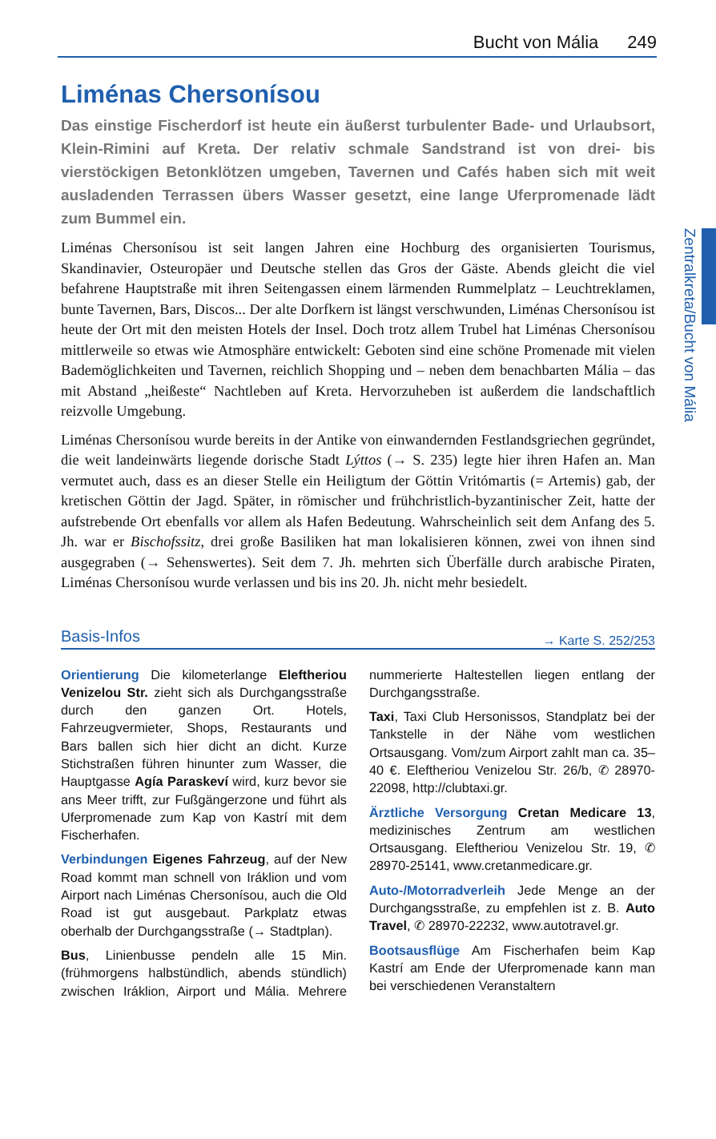Bucht von Mália 249
Zentralkreta/Bucht von Mália
Liménas Chersonísou
Das einstige Fischerdorf ist heute ein äußerst turbulenter Bade- und Urlaubsort, Klein-Rimini auf Kreta. Der relativ schmale Sandstrand ist von drei- bis vierstöckigen Betonklötzen umgeben, Tavernen und Cafés haben sich mit weit ausladenden Terrassen übers Wasser gesetzt, eine lange Uferpromenade lädt zum Bummel ein.
Liménas Chersonísou ist seit langen Jahren eine Hochburg des organisierten Tourismus, Skandinavier, Osteuropäer und Deutsche stellen das Gros der Gäste. Abends gleicht die viel befahrene Hauptstraße mit ihren Seitengassen einem lärmenden Rummelplatz – Leuchtreklamen, bunte Tavernen, Bars, Discos... Der alte Dorfkern ist längst verschwunden, Liménas Chersonísou ist heute der Ort mit den meisten Hotels der Insel. Doch trotz allem Trubel hat Liménas Chersonísou mittlerweile so etwas wie Atmosphäre entwickelt: Geboten sind eine schöne Promenade mit vielen Bademöglichkeiten und Tavernen, reichlich Shopping und – neben dem benachbarten Mália – das mit Abstand „heißeste“ Nachtleben auf Kreta. Hervorzuheben ist außerdem die landschaftlich reizvolle Umgebung.
Liménas Chersonísou wurde bereits in der Antike von einwandernden Festlandsgriechen gegründet, die weit landeinwärts liegende dorische Stadt Lýttos (→ S. 235) legte hier ihren Hafen an. Man vermutet auch, dass es an dieser Stelle ein Heiligtum der Göttin Vritómartis (= Artemis) gab, der kretischen Göttin der Jagd. Später, in römischer und frühchristlich-byzantinischer Zeit, hatte der aufstrebende Ort ebenfalls vor allem als Hafen Bedeutung. Wahrscheinlich seit dem Anfang des 5. Jh. war er Bischofssitz, drei große Basiliken hat man lokalisieren können, zwei von ihnen sind ausgegraben (→ Sehenswertes). Seit dem 7. Jh. mehrten sich Überfälle durch arabische Piraten, Liménas Chersonísou wurde verlassen und bis ins 20. Jh. nicht mehr besiedelt.
Basis-Infos → Karte S. 252/253
Orientierung Die kilometerlange Eleftheriou Venizelou Str. zieht sich als Durchgangsstraße durch den ganzen Ort. Hotels, Fahrzeugvermieter, Shops, Restaurants und Bars ballen sich hier dicht an dicht. Kurze Stichstraßen führen hinunter zum Wasser, die Hauptgasse Agía Paraskeví wird, kurz bevor sie ans Meer trifft, zur Fußgängerzone und führt als Uferpromenade zum Kap von Kastrí mit dem Fischerhafen.
Verbindungen Eigenes Fahrzeug, auf der New Road kommt man schnell von Iráklion und vom Airport nach Liménas Chersonísou, auch die Old Road ist gut ausgebaut. Parkplatz etwas oberhalb der Durchgangsstraße (→ Stadtplan).
Bus, Linienbusse pendeln alle 15 Min. (frühmorgens halbstündlich, abends stündlich) zwischen Iráklion, Airport und Mália. Mehrere nummerierte Haltestellen liegen entlang der Durchgangsstraße.
Taxi, Taxi Club Hersonissos, Standplatz bei der Tankstelle in der Nähe vom westlichen Ortsausgang. Vom/zum Airport zahlt man ca. 35–40 €. Eleftheriou Venizelou Str. 26/b, ✆ 28970-22098, http://clubtaxi.gr.
Ärztliche Versorgung Cretan Medicare 13, medizinisches Zentrum am westlichen Ortsausgang. Eleftheriou Venizelou Str. 19, ✆ 28970-25141, www.cretanmedicare.gr.
Auto-/Motorradverleih Jede Menge an der Durchgangsstraße, zu empfehlen ist z. B. Auto Travel, ✆ 28970-22232, www.autotravel.gr.
Bootsausflüge Am Fischerhafen beim Kap Kastrí am Ende der Uferpromenade kann man bei verschiedenen Veranstaltern